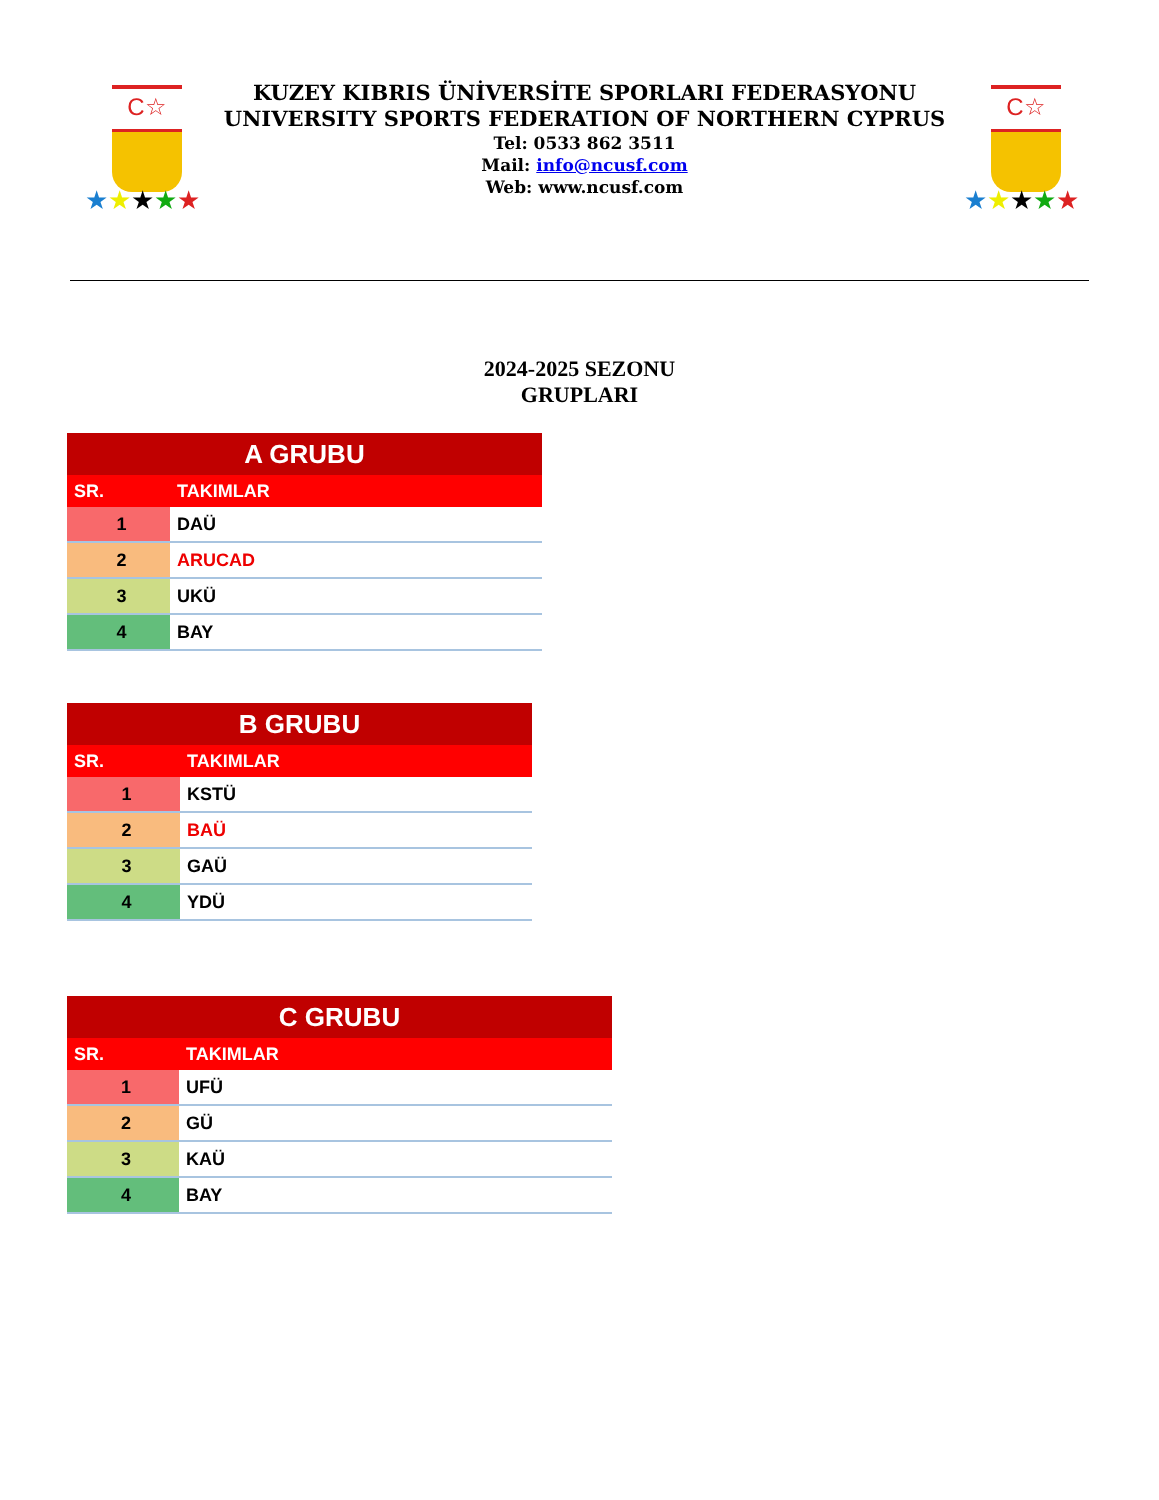C☆
★★★★★
KUZEY KIBRIS ÜNİVERSİTE SPORLARI FEDERASYONU
UNIVERSITY SPORTS FEDERATION OF NORTHERN CYPRUS
Tel: 0533 862 3511
Mail: info@ncusf.com
Web: www.ncusf.com
C☆
★★★★★
2024-2025 SEZONU
GRUPLARI
| A GRUBU | |
| --- | --- |
| SR. | TAKIMLAR |
| 1 | DAÜ |
| 2 | ARUCAD |
| 3 | UKÜ |
| 4 | BAY |
| B GRUBU | |
| --- | --- |
| SR. | TAKIMLAR |
| 1 | KSTÜ |
| 2 | BAÜ |
| 3 | GAÜ |
| 4 | YDÜ |
| C GRUBU | |
| --- | --- |
| SR. | TAKIMLAR |
| 1 | UFÜ |
| 2 | GÜ |
| 3 | KAÜ |
| 4 | BAY |